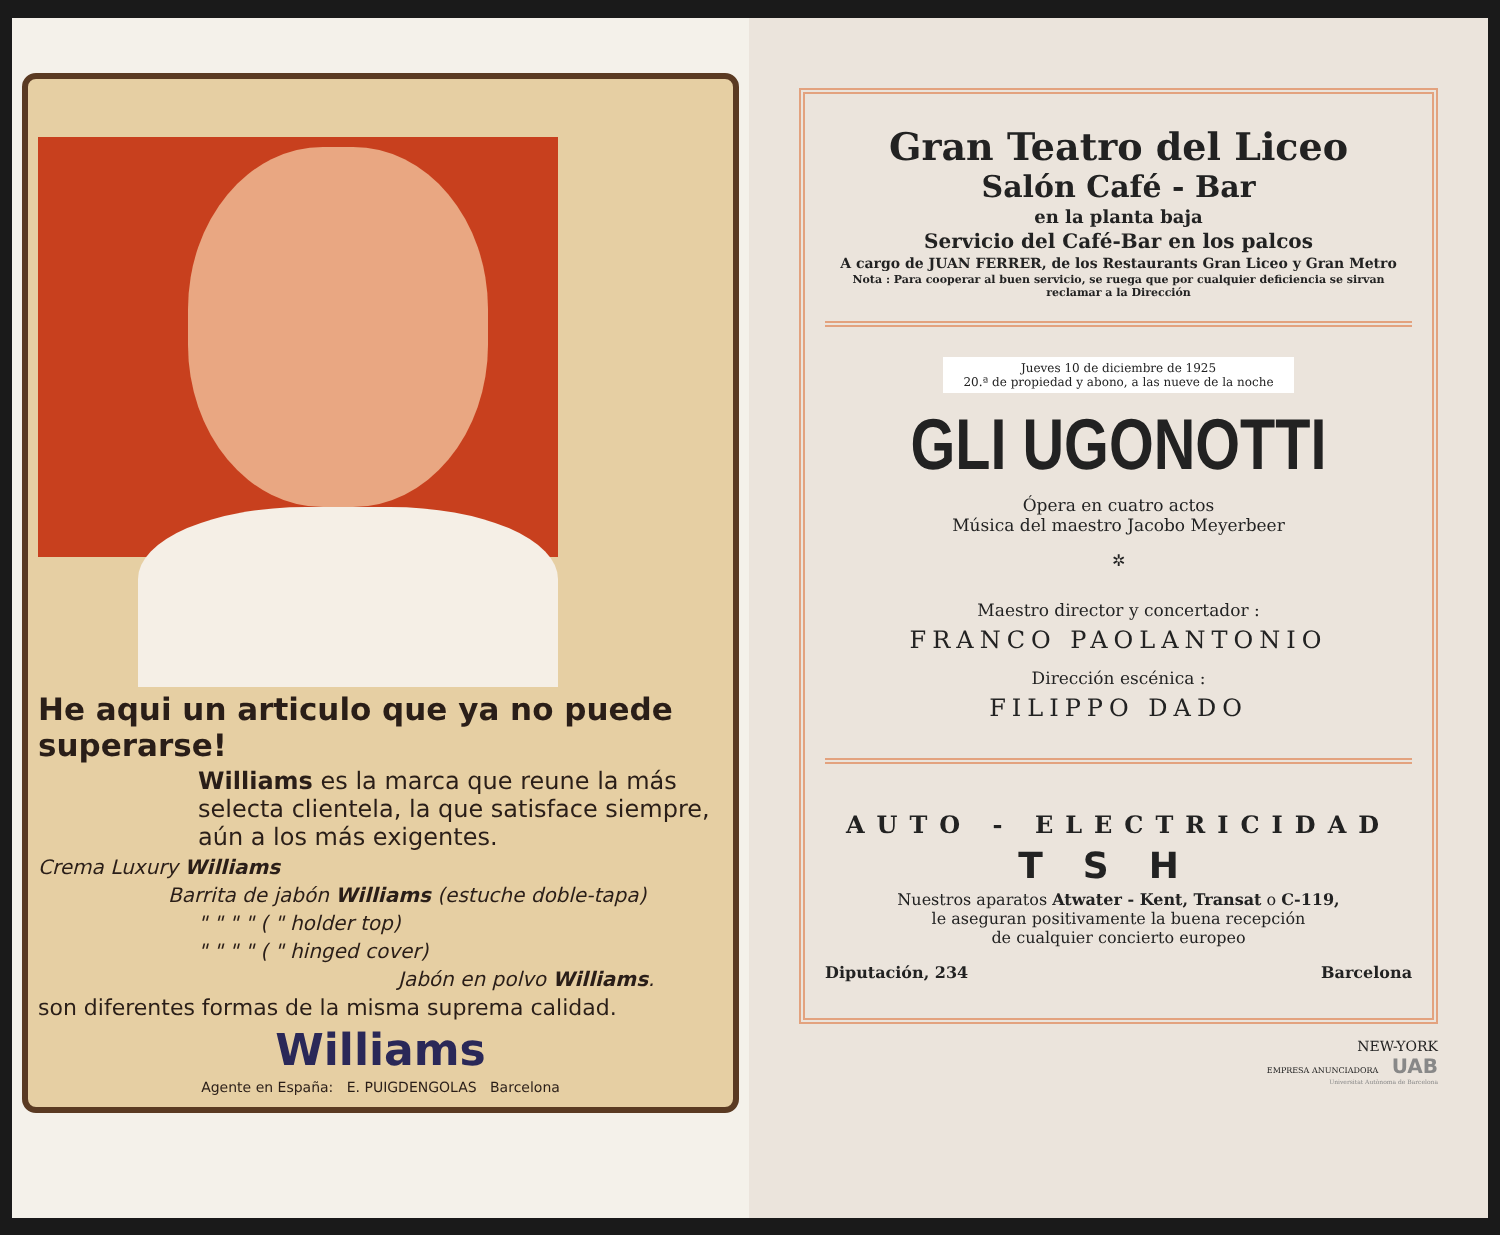He aqui un articulo que ya no puede superarse!
Williams es la marca que reune la más selecta clientela, la que satisface siempre, aún a los más exigentes.
Crema Luxury Williams
Barrita de jabón Williams (estuche doble-tapa)
" " " " ( " holder top)
" " " " ( " hinged cover)
Jabón en polvo Williams.
son diferentes formas de la misma suprema calidad.
Williams
Agente en España: E. PUIGDENGOLAS Barcelona
Gran Teatro del Liceo
Salón Café - Bar
en la planta baja
Servicio del Café-Bar en los palcos
A cargo de JUAN FERRER, de los Restaurants Gran Liceo y Gran Metro
Nota : Para cooperar al buen servicio, se ruega que por cualquier deficiencia se sirvan reclamar a la Dirección
Jueves 10 de diciembre de 1925
20.ª de propiedad y abono, a las nueve de la noche
GLI UGONOTTI
Ópera en cuatro actos
Música del maestro Jacobo Meyerbeer
✲
Maestro director y concertador :
FRANCO PAOLANTONIO
Dirección escénica :
FILIPPO DADO
AUTO - ELECTRICIDAD
TSH
Nuestros aparatos Atwater - Kent, Transat o C-119,
le aseguran positivamente la buena recepción
de cualquier concierto europeo
Diputación, 234 Barcelona
NEW-YORK
EMPRESA ANUNCIADORA UAB
Universitat Autònoma de Barcelona